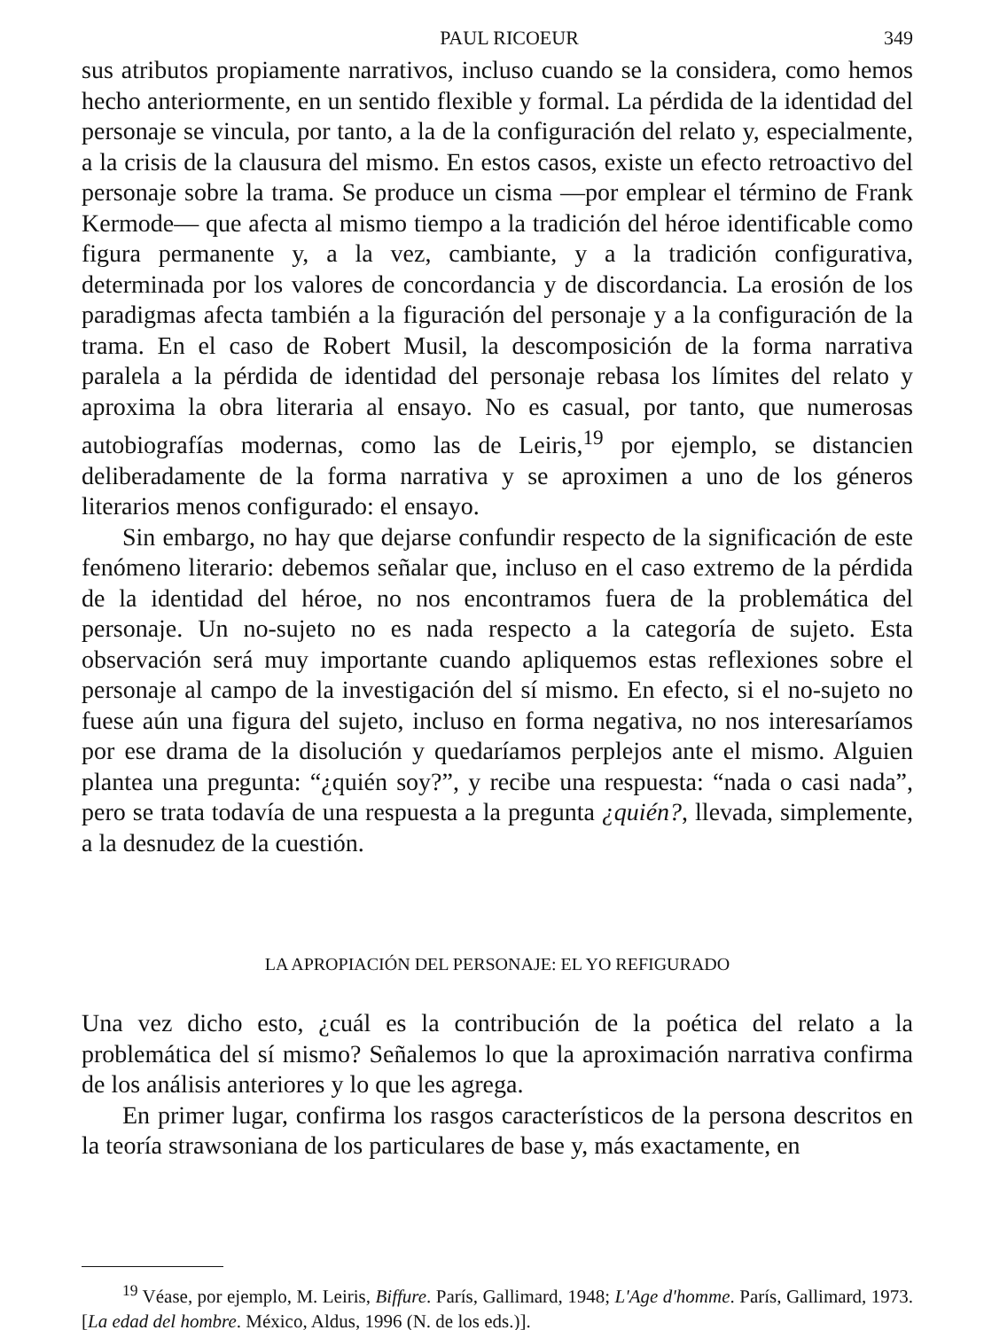PAUL RICOEUR 349
sus atributos propiamente narrativos, incluso cuando se la considera, como hemos hecho anteriormente, en un sentido flexible y formal. La pérdida de la identidad del personaje se vincula, por tanto, a la de la configuración del relato y, especialmente, a la crisis de la clausura del mismo. En estos casos, existe un efecto retroactivo del personaje sobre la trama. Se produce un cisma —por emplear el término de Frank Kermode— que afecta al mismo tiempo a la tradición del héroe identificable como figura permanente y, a la vez, cambiante, y a la tradición configurativa, determinada por los valores de concordancia y de discordancia. La erosión de los paradigmas afecta también a la figuración del personaje y a la configuración de la trama. En el caso de Robert Musil, la descomposición de la forma narrativa paralela a la pérdida de identidad del personaje rebasa los límites del relato y aproxima la obra literaria al ensayo. No es casual, por tanto, que numerosas autobiografías modernas, como las de Leiris,<sup>19</sup> por ejemplo, se distancien deliberadamente de la forma narrativa y se aproximen a uno de los géneros literarios menos configurado: el ensayo.
Sin embargo, no hay que dejarse confundir respecto de la significación de este fenómeno literario: debemos señalar que, incluso en el caso extremo de la pérdida de la identidad del héroe, no nos encontramos fuera de la problemática del personaje. Un no-sujeto no es nada respecto a la categoría de sujeto. Esta observación será muy importante cuando apliquemos estas reflexiones sobre el personaje al campo de la investigación del sí mismo. En efecto, si el no-sujeto no fuese aún una figura del sujeto, incluso en forma negativa, no nos interesaríamos por ese drama de la disolución y quedaríamos perplejos ante el mismo. Alguien plantea una pregunta: “¿quién soy?”, y recibe una respuesta: “nada o casi nada”, pero se trata todavía de una respuesta a la pregunta ¿quién?, llevada, simplemente, a la desnudez de la cuestión.
LA APROPIACIÓN DEL PERSONAJE: EL YO REFIGURADO
Una vez dicho esto, ¿cuál es la contribución de la poética del relato a la problemática del sí mismo? Señalemos lo que la aproximación narrativa confirma de los análisis anteriores y lo que les agrega.
En primer lugar, confirma los rasgos característicos de la persona descritos en la teoría strawsoniana de los particulares de base y, más exactamente, en
<sup>19</sup> Véase, por ejemplo, M. Leiris, Biffure. París, Gallimard, 1948; L'Age d'homme. París, Gallimard, 1973. [La edad del hombre. México, Aldus, 1996 (N. de los eds.)].